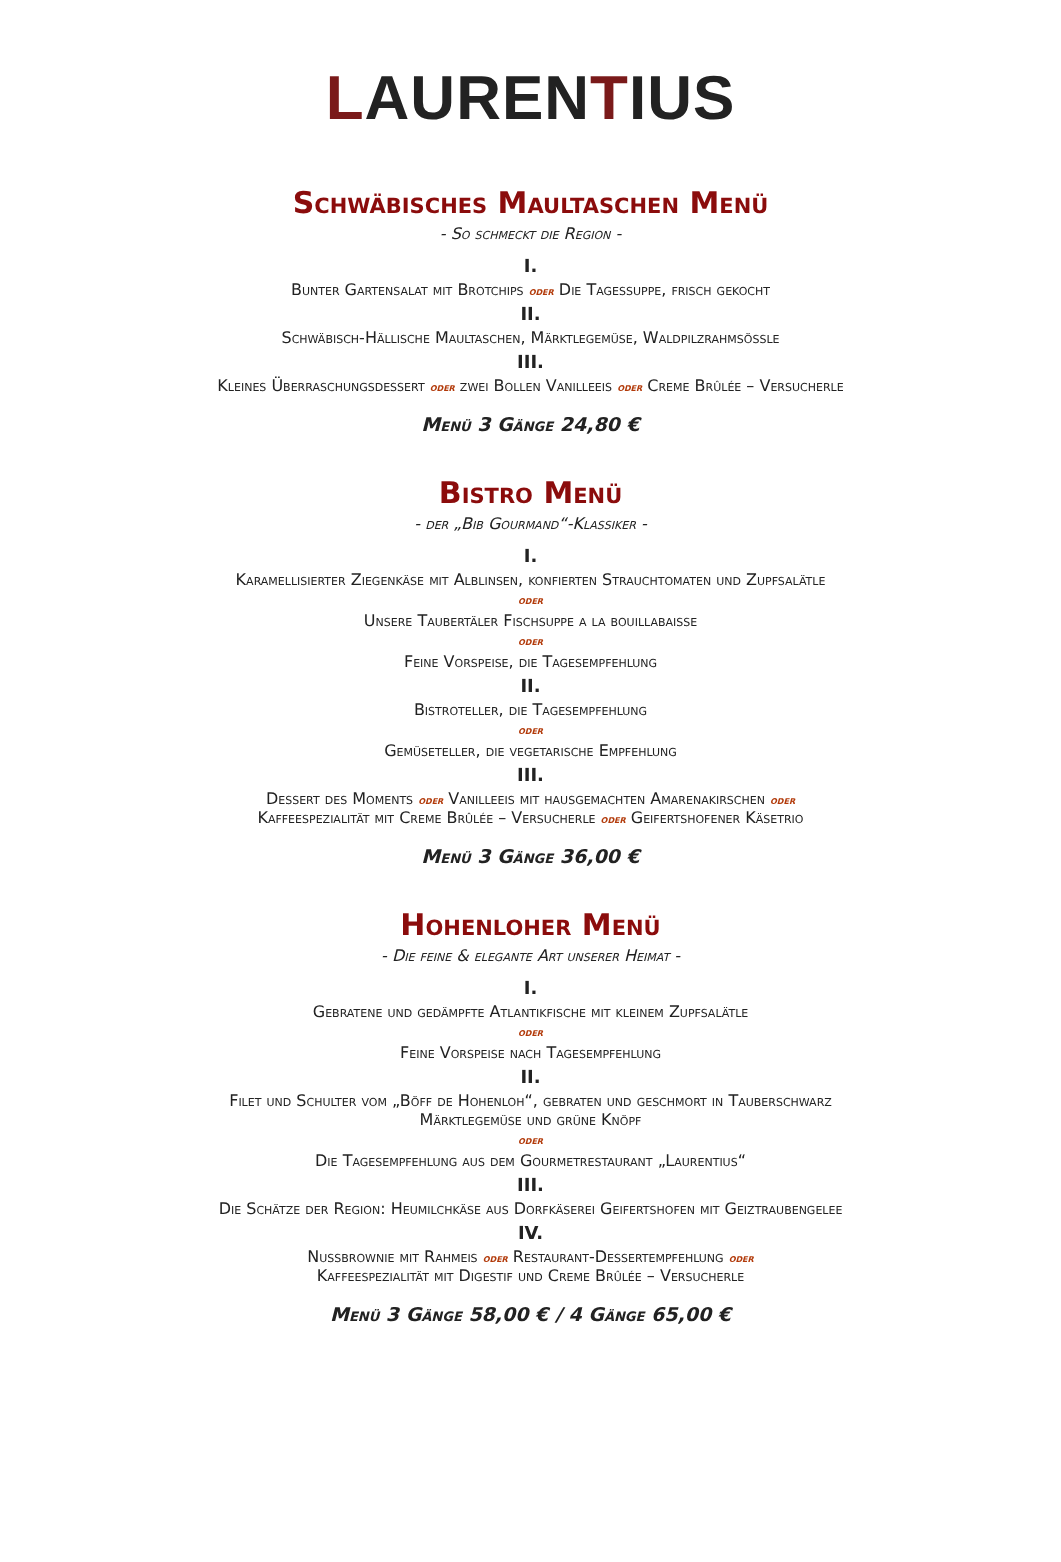LAURENTIUS
Schwäbisches Maultaschen Menü
- So schmeckt die Region -
I.
Bunter Gartensalat mit Brotchips oder Die Tagessuppe, frisch gekocht
II.
Schwäbisch-Hällische Maultaschen, Märktlegemüse, Waldpilzrahmsößle
III.
Kleines Überraschungsdessert oder zwei Bollen Vanilleeis oder Creme Brûlée – Versucherle
Menü 3 Gänge 24,80 €
Bistro Menü
- der „Bib Gourmand“-Klassiker -
I.
Karamellisierter Ziegenkäse mit Alblinsen, konfierten Strauchtomaten und Zupfsalätle
oder
Unsere Taubertäler Fischsuppe a la bouillabaisse
oder
Feine Vorspeise, die Tagesempfehlung
II.
Bistroteller, die Tagesempfehlung
oder
Gemüseteller, die vegetarische Empfehlung
III.
Dessert des Moments oder Vanilleeis mit hausgemachten Amarenakirschen oder
Kaffeespezialität mit Creme Brûlée – Versucherle oder Geifertshofener Käsetrio
Menü 3 Gänge 36,00 €
Hohenloher Menü
- Die feine & elegante Art unserer Heimat -
I.
Gebratene und gedämpfte Atlantikfische mit kleinem Zupfsalätle
oder
Feine Vorspeise nach Tagesempfehlung
II.
Filet und Schulter vom „Böff de Hohenloh“, gebraten und geschmort in Tauberschwarz
Märktlegemüse und grüne Knöpf
oder
Die Tagesempfehlung aus dem Gourmetrestaurant „Laurentius“
III.
Die Schätze der Region: Heumilchkäse aus Dorfkäserei Geifertshofen mit Geiztraubengelee
IV.
Nussbrownie mit Rahmeis oder Restaurant-Dessertempfehlung oder
Kaffeespezialität mit Digestif und Creme Brûlée – Versucherle
Menü 3 Gänge 58,00 € / 4 Gänge 65,00 €